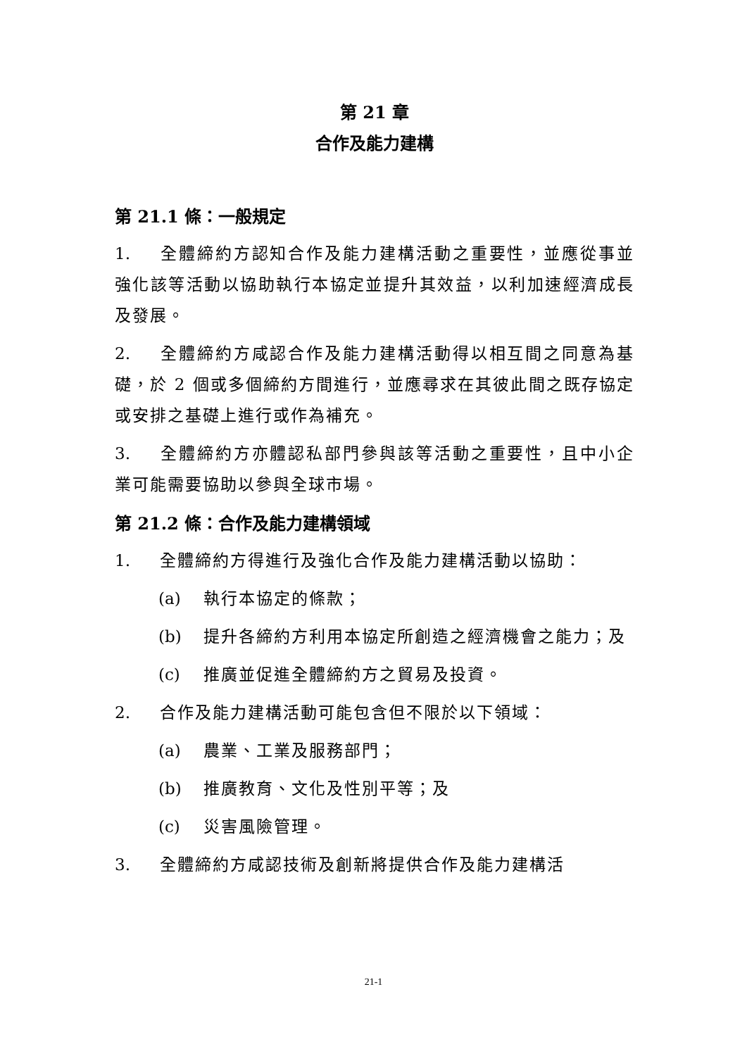第 21 章
合作及能力建構
第 21.1 條：一般規定
1. 全體締約方認知合作及能力建構活動之重要性，並應從事並強化該等活動以協助執行本協定並提升其效益，以利加速經濟成長及發展。
2. 全體締約方咸認合作及能力建構活動得以相互間之同意為基礎，於 2 個或多個締約方間進行，並應尋求在其彼此間之既存協定或安排之基礎上進行或作為補充。
3. 全體締約方亦體認私部門參與該等活動之重要性，且中小企業可能需要協助以參與全球市場。
第 21.2 條：合作及能力建構領域
1. 全體締約方得進行及強化合作及能力建構活動以協助：
(a) 執行本協定的條款；
(b) 提升各締約方利用本協定所創造之經濟機會之能力；及
(c) 推廣並促進全體締約方之貿易及投資。
2. 合作及能力建構活動可能包含但不限於以下領域：
(a) 農業、工業及服務部門；
(b) 推廣教育、文化及性別平等；及
(c) 災害風險管理。
3. 全體締約方咸認技術及創新將提供合作及能力建構活
21-1